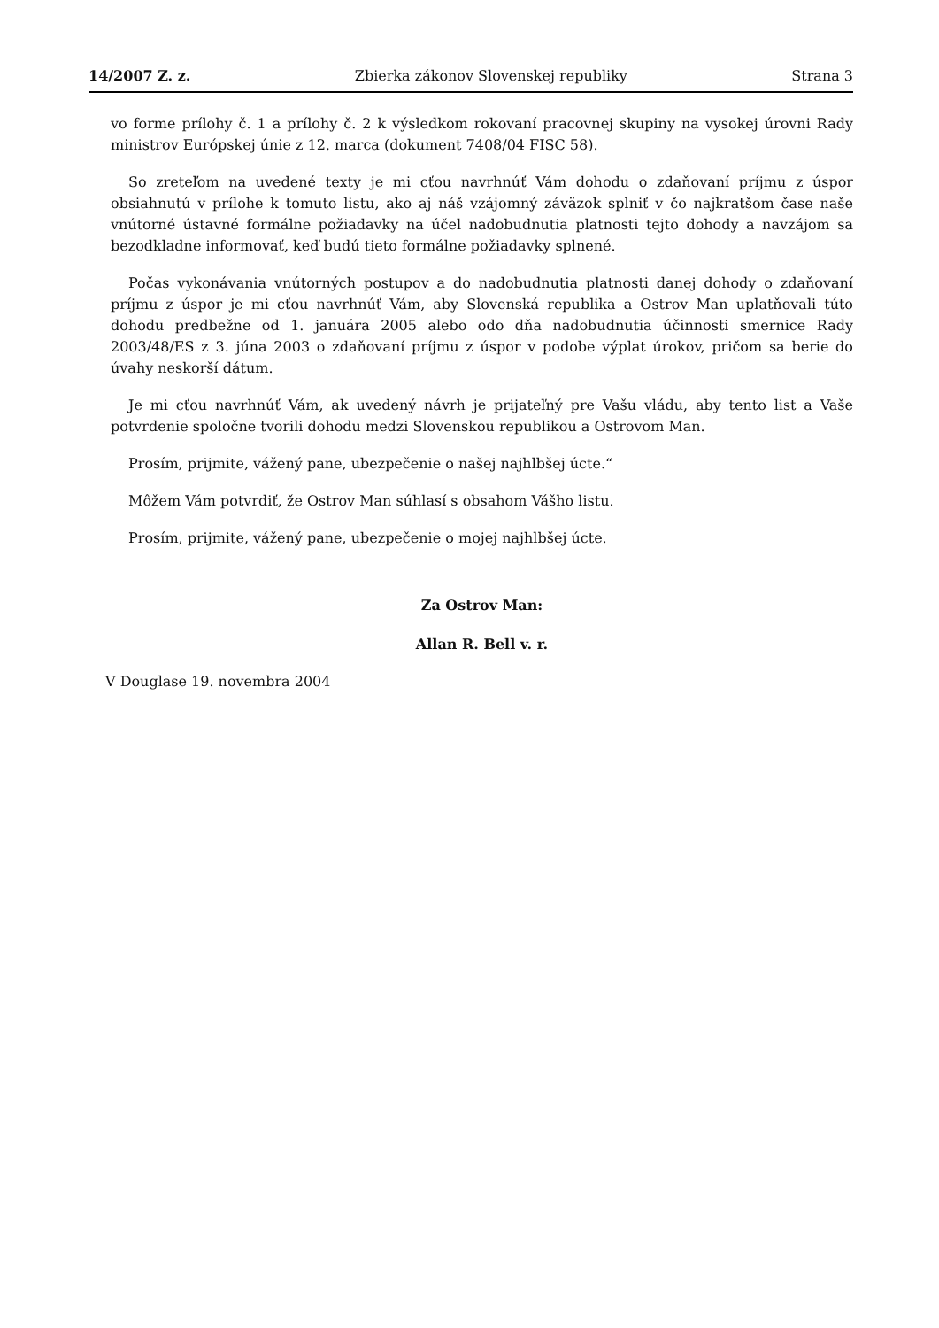14/2007 Z. z. Zbierka zákonov Slovenskej republiky Strana 3
vo forme prílohy č. 1 a prílohy č. 2 k výsledkom rokovaní pracovnej skupiny na vysokej úrovni Rady ministrov Európskej únie z 12. marca (dokument 7408/04 FISC 58).
So zreteľom na uvedené texty je mi cťou navrhnúť Vám dohodu o zdaňovaní príjmu z úspor obsiahnutú v prílohe k tomuto listu, ako aj náš vzájomný záväzok splniť v čo najkratšom čase naše vnútorné ústavné formálne požiadavky na účel nadobudnutia platnosti tejto dohody a navzájom sa bezodkladne informovať, keď budú tieto formálne požiadavky splnené.
Počas vykonávania vnútorných postupov a do nadobudnutia platnosti danej dohody o zdaňovaní príjmu z úspor je mi cťou navrhnúť Vám, aby Slovenská republika a Ostrov Man uplatňovali túto dohodu predbežne od 1. januára 2005 alebo odo dňa nadobudnutia účinnosti smernice Rady 2003/48/ES z 3. júna 2003 o zdaňovaní príjmu z úspor v podobe výplat úrokov, pričom sa berie do úvahy neskorší dátum.
Je mi cťou navrhnúť Vám, ak uvedený návrh je prijateľný pre Vašu vládu, aby tento list a Vaše potvrdenie spoločne tvorili dohodu medzi Slovenskou republikou a Ostrovom Man.
Prosím, prijmite, vážený pane, ubezpečenie o našej najhlbšej úcte.“
Môžem Vám potvrdiť, že Ostrov Man súhlasí s obsahom Vášho listu.
Prosím, prijmite, vážený pane, ubezpečenie o mojej najhlbšej úcte.
Za Ostrov Man:
Allan R. Bell v. r.
V Douglase 19. novembra 2004